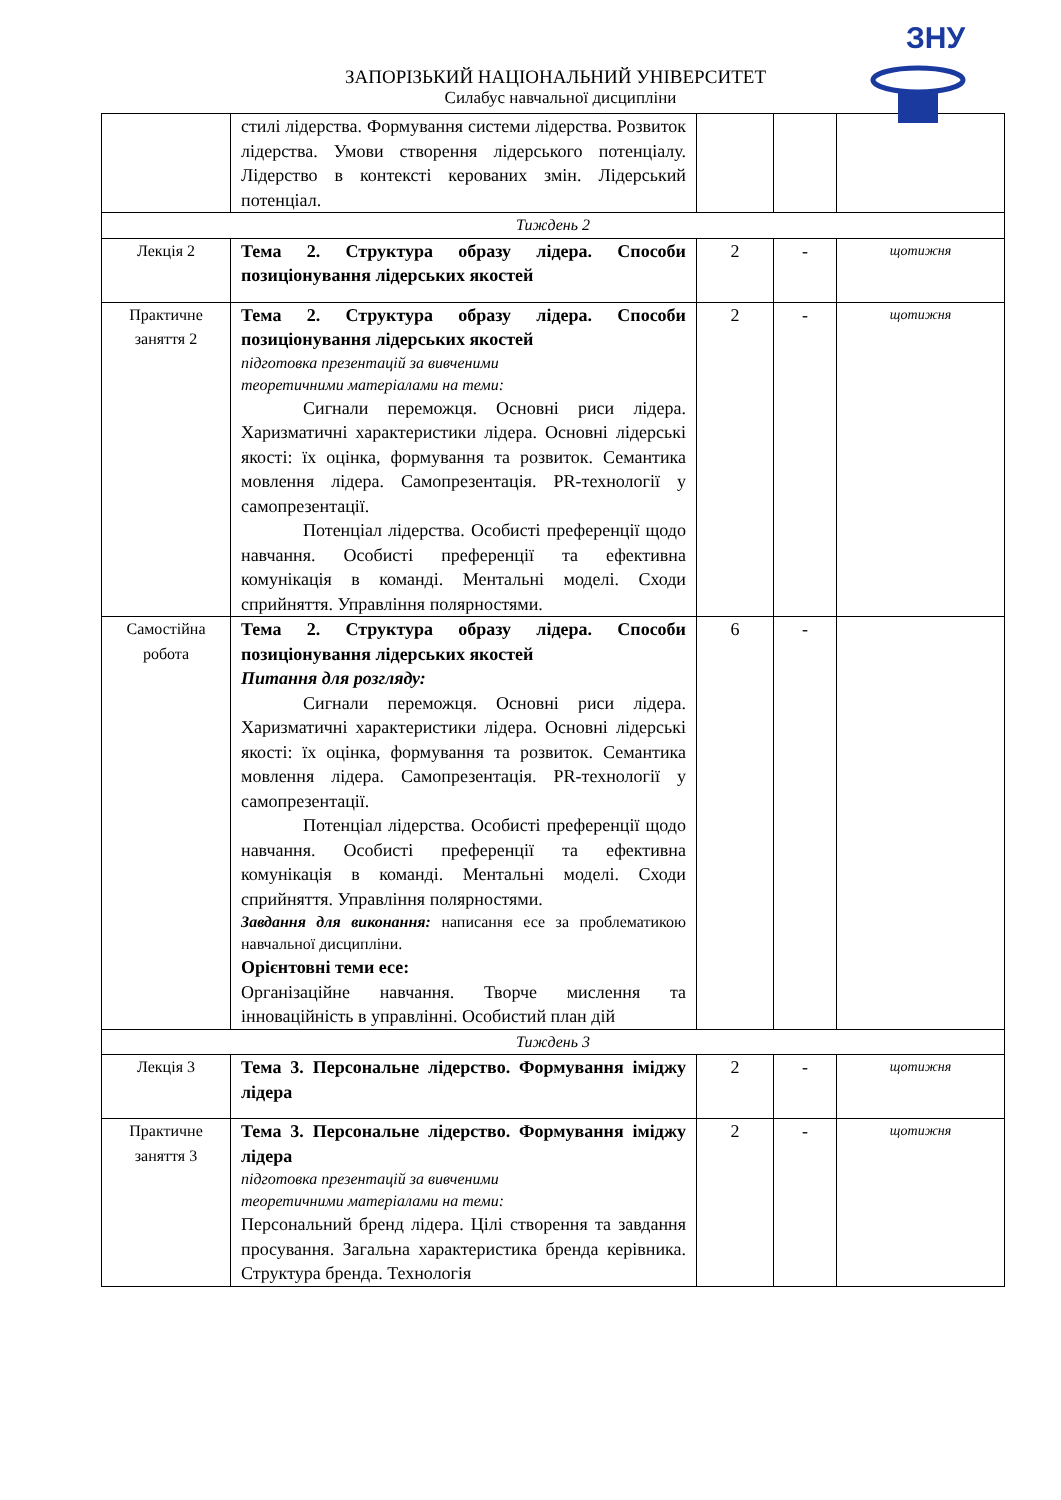ЗНУ
ЗАПОРІЗЬКИЙ НАЦІОНАЛЬНИЙ УНІВЕРСИТЕТ
Силабус навчальної дисципліни
| | стилі лідерства. Формування системи лідерства. Розвиток лідерства. Умови створення лідерського потенціалу. Лідерство в контексті керованих змін. Лідерський потенціал. | | | |
| Тиждень 2 | | | | |
| Лекція 2 | Тема 2. Структура образу лідера. Способи позиціонування лідерських якостей | 2 | - | щотижня |
| Практичне заняття 2 | Тема 2. Структура образу лідера. Способи позиціонування лідерських якостей підготовка презентацій за вивченими теоретичними матеріалами на теми: Сигнали переможця. Основні риси лідера. Харизматичні характеристики лідера. Основні лідерські якості: їх оцінка, формування та розвиток. Семантика мовлення лідера. Самопрезентація. PR-технології у самопрезентації. Потенціал лідерства. Особисті преференції щодо навчання. Особисті преференції та ефективна комунікація в команді. Ментальні моделі. Сходи сприйняття. Управління полярностями. | 2 | - | щотижня |
| Самостійна робота | Тема 2. Структура образу лідера. Способи позиціонування лідерських якостей Питання для розгляду: Сигнали переможця. Основні риси лідера. Харизматичні характеристики лідера. Основні лідерські якості: їх оцінка, формування та розвиток. Семантика мовлення лідера. Самопрезентація. PR-технології у самопрезентації. Потенціал лідерства. Особисті преференції щодо навчання. Особисті преференції та ефективна комунікація в команді. Ментальні моделі. Сходи сприйняття. Управління полярностями. Завдання для виконання: написання есе за проблематикою навчальної дисципліни. Орієнтовні теми есе: Організаційне навчання. Творче мислення та інноваційність в управлінні. Особистий план дій | 6 | - | |
| Тиждень 3 | | | | |
| Лекція 3 | Тема 3. Персональне лідерство. Формування іміджу лідера | 2 | - | щотижня |
| Практичне заняття 3 | Тема 3. Персональне лідерство. Формування іміджу лідера підготовка презентацій за вивченими теоретичними матеріалами на теми: Персональний бренд лідера. Цілі створення та завдання просування. Загальна характеристика бренда керівника. Структура бренда. Технологія | 2 | - | щотижня |